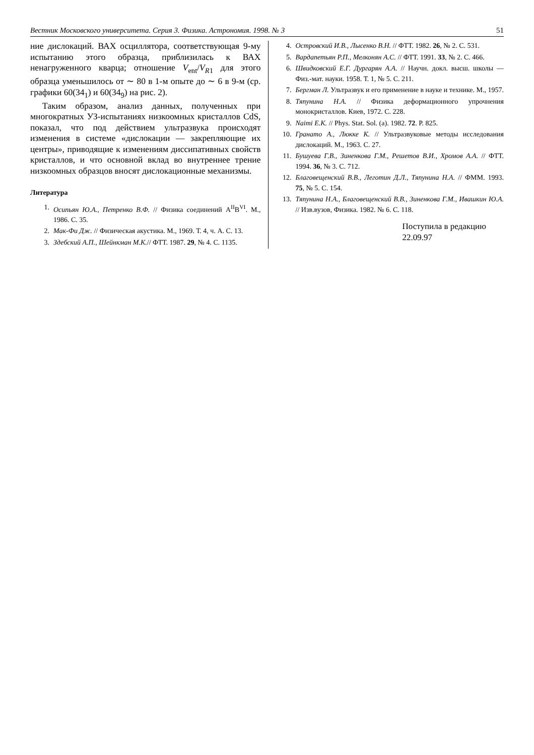Вестник Московского университета. Серия 3. Физика. Астрономия. 1998. № 3 51
ние дислокаций. ВАХ осциллятора, соответствующая 9-му испытанию этого образца, приблизилась к ВАХ ненагруженного кварца; отношение V<sub>ent</sub>/V<sub>R1</sub> для этого образца уменьшилось от ∼ 80 в 1-м опыте до ∼ 6 в 9-м (ср. графики 60(34<sub>1</sub>) и 60(34<sub>9</sub>) на рис. 2).
Таким образом, анализ данных, полученных при многократных УЗ-испытаниях низкоомных кристаллов CdS, показал, что под действием ультразвука происходят изменения в системе «дислокации — закрепляющие их центры», приводящие к изменениям диссипативных свойств кристаллов, и что основной вклад во внутреннее трение низкоомных образцов вносят дислокационные механизмы.
Литература
1. Осипьян Ю.А., Петренко В.Ф. // Физика соединений A<sup>II</sup>B<sup>VI</sup>. М., 1986. С. 35.
2. Мак-Фи Дж. // Физическая акустика. М., 1969. Т. 4, ч. А. С. 13.
3. Здебский А.П., Шейнкман М.К.// ФТТ. 1987. 29, № 4. С. 1135.
4. Островский И.В., Лысенко В.Н. // ФТТ. 1982. 26, № 2. С. 531.
5. Вардапетьян Р.П., Мелконян А.С. // ФТТ. 1991. 33, № 2. С. 466.
6. Швидковский Е.Г. Дургарян А.А. // Научн. докл. высш. школы — Физ.-мат. науки. 1958. Т. 1, № 5. С. 211.
7. Бергман Л. Ультразвук и его применение в науке и технике. М., 1957.
8. Тяпунина Н.А. // Физика деформационного упрочнения монокристаллов. Киев, 1972. С. 228.
9. Naimi E.K. // Phys. Stat. Sol. (a). 1982. 72. P. 825.
10. Гранато А., Люкке К. // Ультразвуковые методы исследования дислокаций. М., 1963. С. 27.
11. Бушуева Г.В., Зиненкова Г.М., Решетов В.И., Хромов А.А. // ФТТ. 1994. 36, № 3. С. 712.
12. Благовещенский В.В., Леготин Д.Л., Тяпунина Н.А. // ФММ. 1993. 75, № 5. С. 154.
13. Тяпунина Н.А., Благовещенский В.В., Зиненкова Г.М., Ивашкин Ю.А. // Изв.вузов, Физика. 1982. № 6. С. 118.
Поступила в редакцию
22.09.97